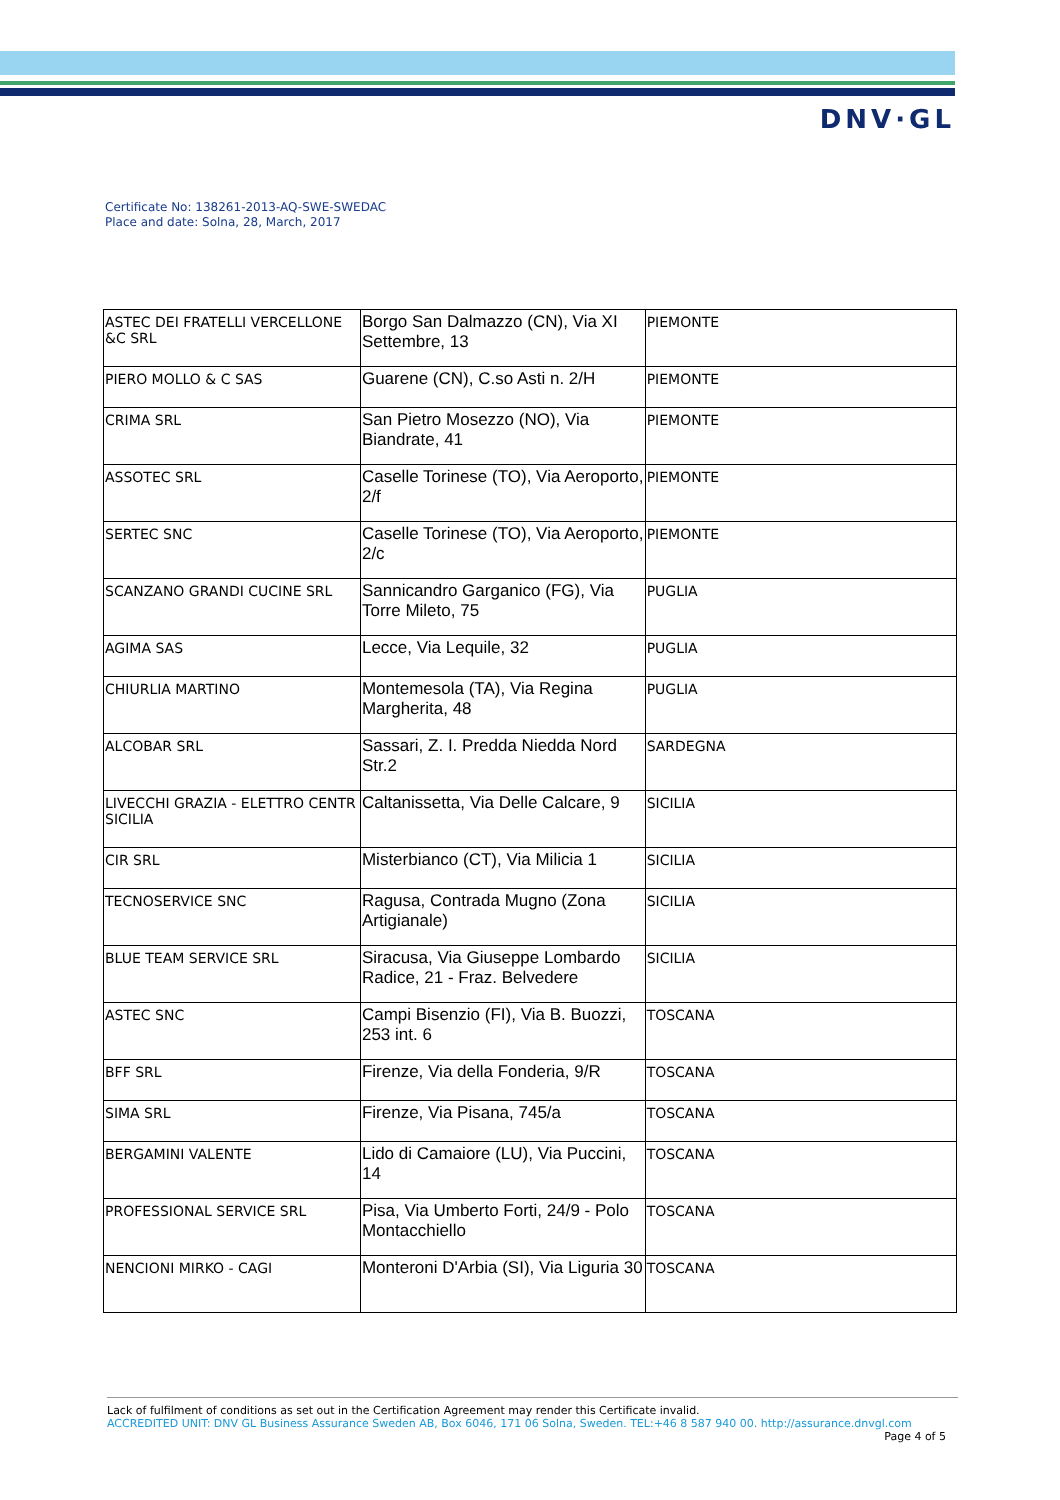DNV·GL
Certificate No: 138261-2013-AQ-SWE-SWEDAC
Place and date: Solna, 28, March, 2017
| ASTEC DEI FRATELLI VERCELLONE &C SRL | Borgo San Dalmazzo (CN), Via XI Settembre, 13 | PIEMONTE |
| PIERO MOLLO & C SAS | Guarene (CN), C.so Asti n. 2/H | PIEMONTE |
| CRIMA SRL | San Pietro Mosezzo (NO), Via Biandrate, 41 | PIEMONTE |
| ASSOTEC SRL | Caselle Torinese (TO), Via Aeroporto, 2/f | PIEMONTE |
| SERTEC SNC | Caselle Torinese (TO), Via Aeroporto, 2/c | PIEMONTE |
| SCANZANO GRANDI CUCINE SRL | Sannicandro Garganico (FG), Via Torre Mileto, 75 | PUGLIA |
| AGIMA SAS | Lecce, Via Lequile, 32 | PUGLIA |
| CHIURLIA MARTINO | Montemesola (TA), Via Regina Margherita, 48 | PUGLIA |
| ALCOBAR SRL | Sassari, Z. I. Predda Niedda Nord Str.2 | SARDEGNA |
| LIVECCHI GRAZIA - ELETTRO CENTR SICILIA | Caltanissetta, Via Delle Calcare, 9 | SICILIA |
| CIR SRL | Misterbianco (CT), Via Milicia 1 | SICILIA |
| TECNOSERVICE SNC | Ragusa, Contrada Mugno (Zona Artigianale) | SICILIA |
| BLUE TEAM SERVICE SRL | Siracusa, Via Giuseppe Lombardo Radice, 21 - Fraz. Belvedere | SICILIA |
| ASTEC SNC | Campi Bisenzio (FI), Via B. Buozzi, 253 int. 6 | TOSCANA |
| BFF SRL | Firenze, Via della Fonderia, 9/R | TOSCANA |
| SIMA SRL | Firenze, Via Pisana, 745/a | TOSCANA |
| BERGAMINI VALENTE | Lido di Camaiore (LU), Via Puccini, 14 | TOSCANA |
| PROFESSIONAL SERVICE SRL | Pisa, Via Umberto Forti, 24/9 - Polo Montacchiello | TOSCANA |
| NENCIONI MIRKO - CAGI | Monteroni D'Arbia (SI), Via Liguria 30 | TOSCANA |
Lack of fulfilment of conditions as set out in the Certification Agreement may render this Certificate invalid.
ACCREDITED UNIT: DNV GL Business Assurance Sweden AB, Box 6046, 171 06 Solna, Sweden. TEL:+46 8 587 940 00. http://assurance.dnvgl.com
Page 4 of 5